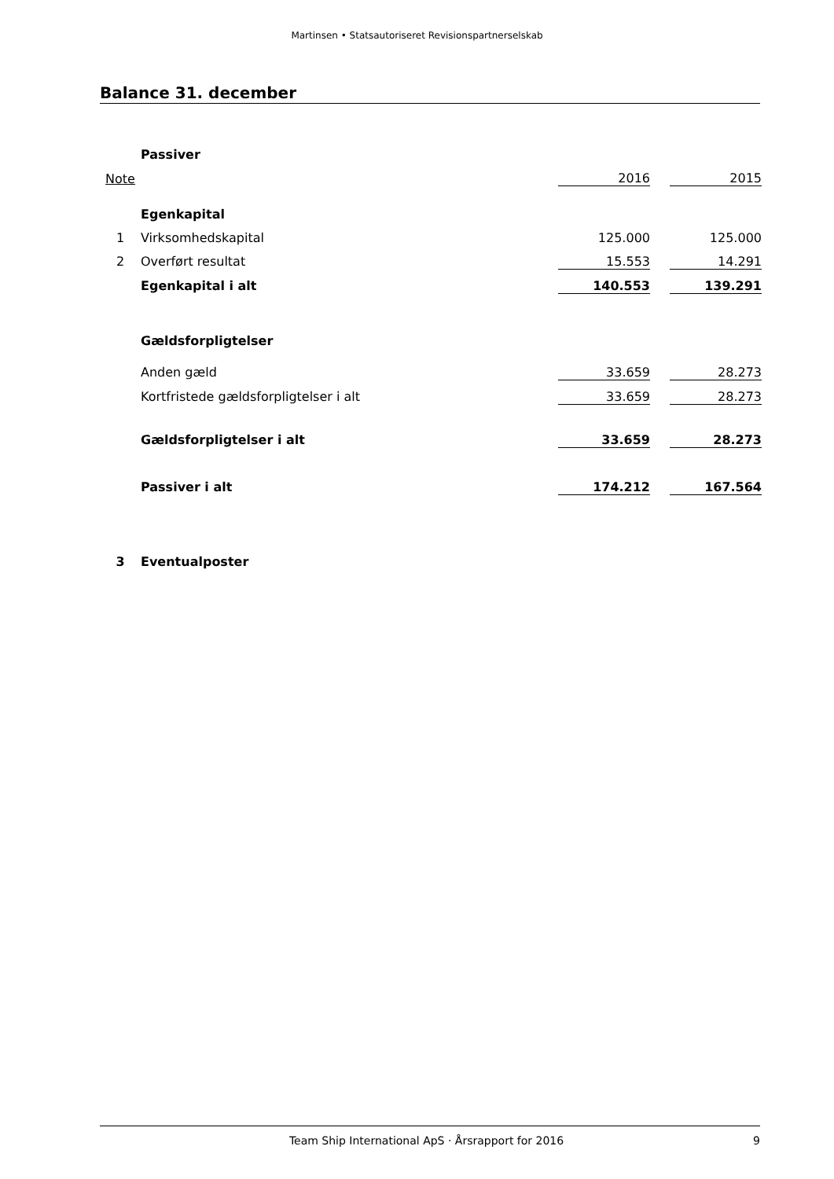Martinsen • Statsautoriseret Revisionspartnerselskab
Balance 31. december
| | Passiver | | | | |
| Note | | | 2016 | | 2015 |
| | Egenkapital | | | | |
| 1 | Virksomhedskapital | | 125.000 | | 125.000 |
| 2 | Overført resultat | | 15.553 | | 14.291 |
| | Egenkapital i alt | | 140.553 | | 139.291 |
| | Gældsforpligtelser | | | | |
| | Anden gæld | | 33.659 | | 28.273 |
| | Kortfristede gældsforpligtelser i alt | | 33.659 | | 28.273 |
| | Gældsforpligtelser i alt | | 33.659 | | 28.273 |
| | Passiver i alt | | 174.212 | | 167.564 |
| 3 | Eventualposter | | | | |
Team Ship International ApS · Årsrapport for 2016 9